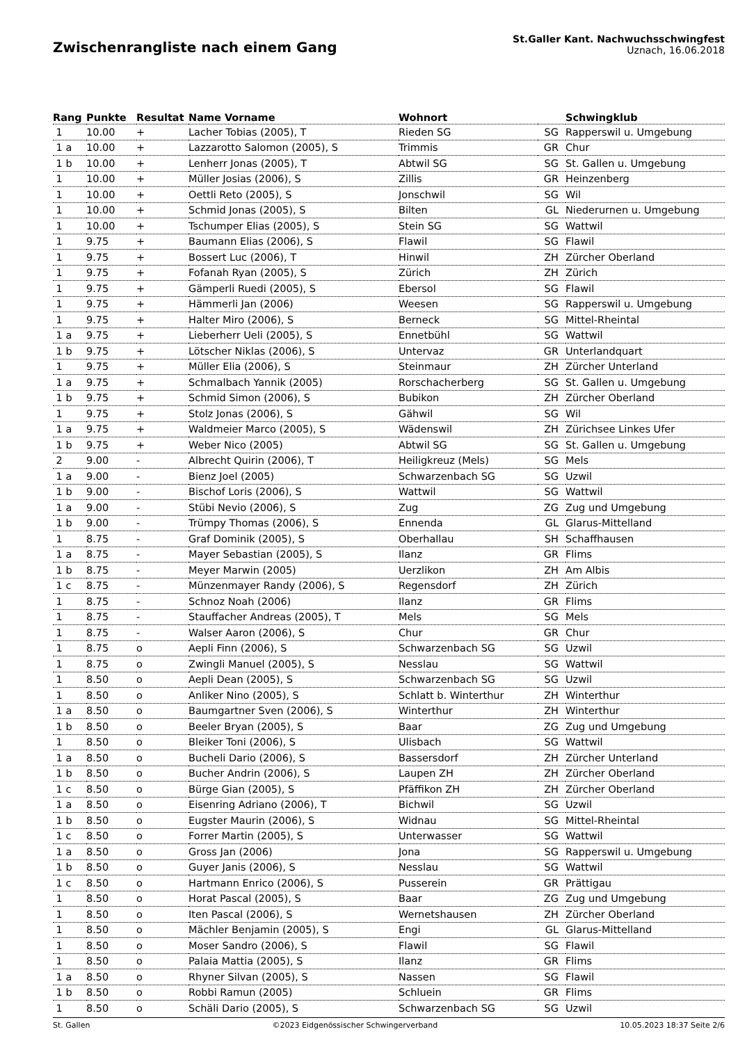Zwischenrangliste nach einem Gang
St.Galler Kant. Nachwuchsschwingfest
Uznach, 16.06.2018
| Rang | Punkte | Resultat | Name Vorname | Wohnort | | Schwingklub |
| --- | --- | --- | --- | --- | --- | --- |
| 1 | 10.00 | + | Lacher Tobias (2005), T | Rieden SG | SG | Rapperswil u. Umgebung |
| 1 a | 10.00 | + | Lazzarotto Salomon (2005), S | Trimmis | GR | Chur |
| 1 b | 10.00 | + | Lenherr Jonas (2005), T | Abtwil SG | SG | St. Gallen u. Umgebung |
| 1 | 10.00 | + | Müller Josias (2006), S | Zillis | GR | Heinzenberg |
| 1 | 10.00 | + | Oettli Reto (2005), S | Jonschwil | SG | Wil |
| 1 | 10.00 | + | Schmid Jonas (2005), S | Bilten | GL | Niederurnen u. Umgebung |
| 1 | 10.00 | + | Tschumper Elias (2005), S | Stein SG | SG | Wattwil |
| 1 | 9.75 | + | Baumann Elias (2006), S | Flawil | SG | Flawil |
| 1 | 9.75 | + | Bossert Luc (2006), T | Hinwil | ZH | Zürcher Oberland |
| 1 | 9.75 | + | Fofanah Ryan (2005), S | Zürich | ZH | Zürich |
| 1 | 9.75 | + | Gämperli Ruedi (2005), S | Ebersol | SG | Flawil |
| 1 | 9.75 | + | Hämmerli Jan (2006) | Weesen | SG | Rapperswil u. Umgebung |
| 1 | 9.75 | + | Halter Miro (2006), S | Berneck | SG | Mittel-Rheintal |
| 1 a | 9.75 | + | Lieberherr Ueli (2005), S | Ennetbühl | SG | Wattwil |
| 1 b | 9.75 | + | Lötscher Niklas (2006), S | Untervaz | GR | Unterlandquart |
| 1 | 9.75 | + | Müller Elia (2006), S | Steinmaur | ZH | Zürcher Unterland |
| 1 a | 9.75 | + | Schmalbach Yannik (2005) | Rorschacherberg | SG | St. Gallen u. Umgebung |
| 1 b | 9.75 | + | Schmid Simon (2006), S | Bubikon | ZH | Zürcher Oberland |
| 1 | 9.75 | + | Stolz Jonas (2006), S | Gähwil | SG | Wil |
| 1 a | 9.75 | + | Waldmeier Marco (2005), S | Wädenswil | ZH | Zürichsee Linkes Ufer |
| 1 b | 9.75 | + | Weber Nico (2005) | Abtwil SG | SG | St. Gallen u. Umgebung |
| 2 | 9.00 | - | Albrecht Quirin (2006), T | Heiligkreuz (Mels) | SG | Mels |
| 1 a | 9.00 | - | Bienz Joel (2005) | Schwarzenbach SG | SG | Uzwil |
| 1 b | 9.00 | - | Bischof Loris (2006), S | Wattwil | SG | Wattwil |
| 1 a | 9.00 | - | Stübi Nevio (2006), S | Zug | ZG | Zug und Umgebung |
| 1 b | 9.00 | - | Trümpy Thomas (2006), S | Ennenda | GL | Glarus-Mittelland |
| 1 | 8.75 | - | Graf Dominik (2005), S | Oberhallau | SH | Schaffhausen |
| 1 a | 8.75 | - | Mayer Sebastian (2005), S | Ilanz | GR | Flims |
| 1 b | 8.75 | - | Meyer Marwin (2005) | Uerzlikon | ZH | Am Albis |
| 1 c | 8.75 | - | Münzenmayer Randy (2006), S | Regensdorf | ZH | Zürich |
| 1 | 8.75 | - | Schnoz Noah (2006) | Ilanz | GR | Flims |
| 1 | 8.75 | - | Stauffacher Andreas (2005), T | Mels | SG | Mels |
| 1 | 8.75 | - | Walser Aaron (2006), S | Chur | GR | Chur |
| 1 | 8.75 | o | Aepli Finn (2006), S | Schwarzenbach SG | SG | Uzwil |
| 1 | 8.75 | o | Zwingli Manuel (2005), S | Nesslau | SG | Wattwil |
| 1 | 8.50 | o | Aepli Dean (2005), S | Schwarzenbach SG | SG | Uzwil |
| 1 | 8.50 | o | Anliker Nino (2005), S | Schlatt b. Winterthur | ZH | Winterthur |
| 1 a | 8.50 | o | Baumgartner Sven (2006), S | Winterthur | ZH | Winterthur |
| 1 b | 8.50 | o | Beeler Bryan (2005), S | Baar | ZG | Zug und Umgebung |
| 1 | 8.50 | o | Bleiker Toni (2006), S | Ulisbach | SG | Wattwil |
| 1 a | 8.50 | o | Bucheli Dario (2006), S | Bassersdorf | ZH | Zürcher Unterland |
| 1 b | 8.50 | o | Bucher Andrin (2006), S | Laupen ZH | ZH | Zürcher Oberland |
| 1 c | 8.50 | o | Bürge Gian (2005), S | Pfäffikon ZH | ZH | Zürcher Oberland |
| 1 a | 8.50 | o | Eisenring Adriano (2006), T | Bichwil | SG | Uzwil |
| 1 b | 8.50 | o | Eugster Maurin (2006), S | Widnau | SG | Mittel-Rheintal |
| 1 c | 8.50 | o | Forrer Martin (2005), S | Unterwasser | SG | Wattwil |
| 1 a | 8.50 | o | Gross Jan (2006) | Jona | SG | Rapperswil u. Umgebung |
| 1 b | 8.50 | o | Guyer Janis (2006), S | Nesslau | SG | Wattwil |
| 1 c | 8.50 | o | Hartmann Enrico (2006), S | Pusserein | GR | Prättigau |
| 1 | 8.50 | o | Horat Pascal (2005), S | Baar | ZG | Zug und Umgebung |
| 1 | 8.50 | o | Iten Pascal (2006), S | Wernetshausen | ZH | Zürcher Oberland |
| 1 | 8.50 | o | Mächler Benjamin (2005), S | Engi | GL | Glarus-Mittelland |
| 1 | 8.50 | o | Moser Sandro (2006), S | Flawil | SG | Flawil |
| 1 | 8.50 | o | Palaia Mattia (2005), S | Ilanz | GR | Flims |
| 1 a | 8.50 | o | Rhyner Silvan (2005), S | Nassen | SG | Flawil |
| 1 b | 8.50 | o | Robbi Ramun (2005) | Schluein | GR | Flims |
| 1 | 8.50 | o | Schäli Dario (2005), S | Schwarzenbach SG | SG | Uzwil |
St. Gallen ©2023 Eidgenössischer Schwingerverband 10.05.2023 18:37 Seite 2/6